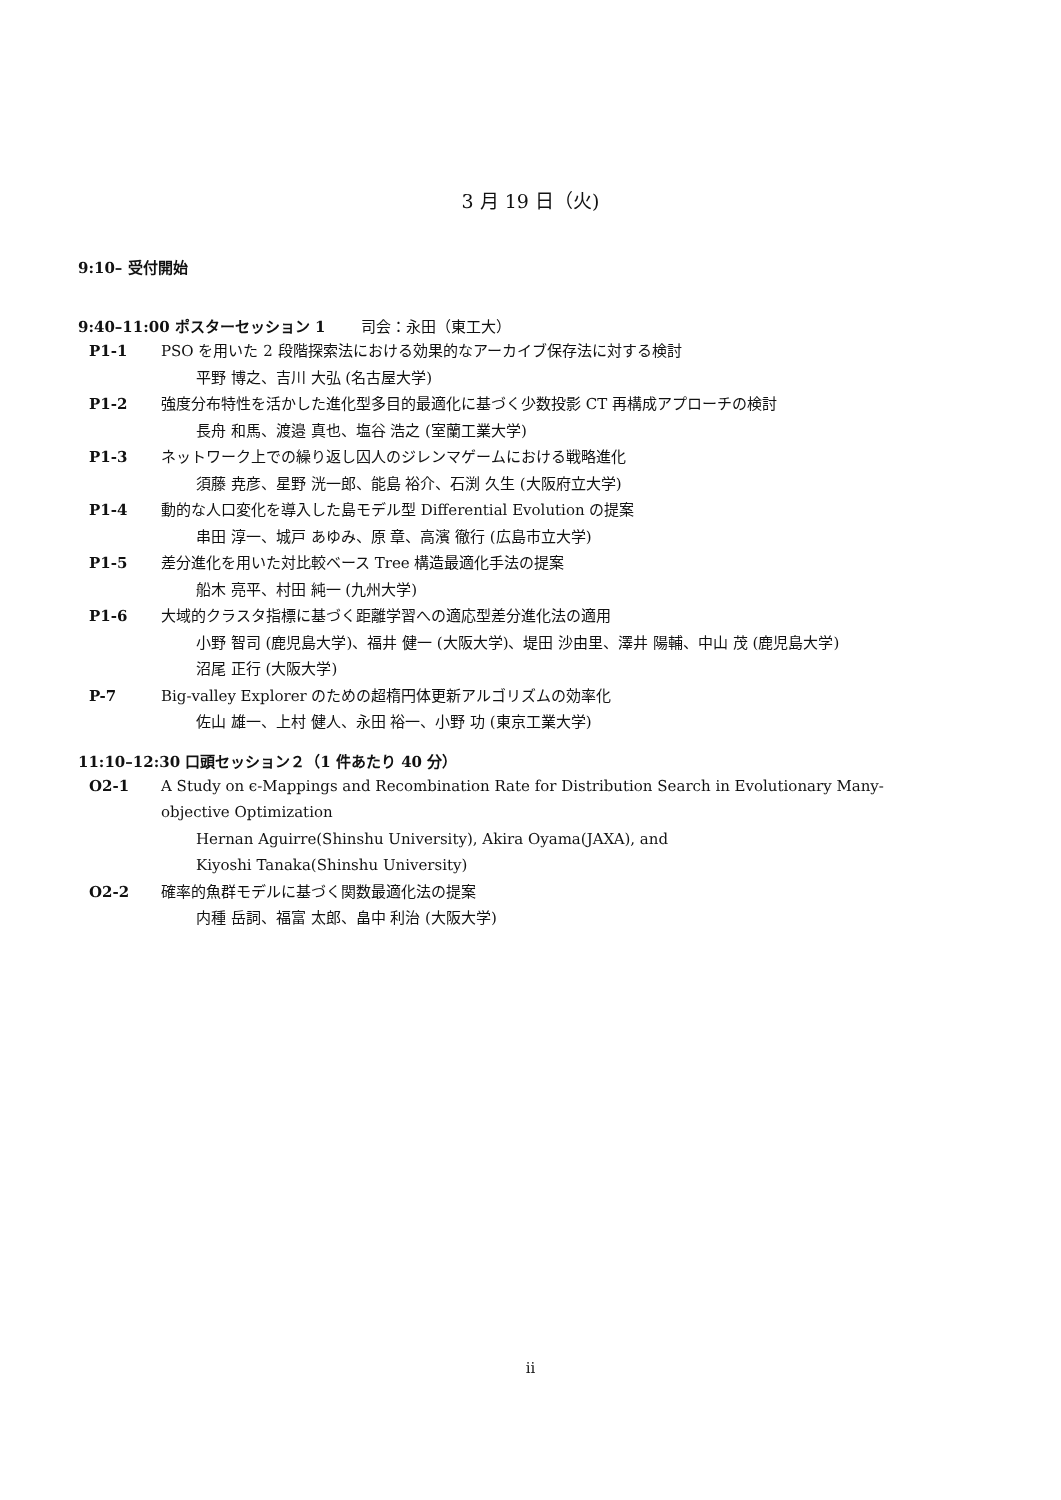3 月 19 日（火)
9:10– 受付開始
9:40–11:00 ポスターセッション 1 司会：永田（東工大）
P1-1 PSO を用いた 2 段階探索法における効果的なアーカイブ保存法に対する検討
平野 博之、吉川 大弘 (名古屋大学)
P1-2 強度分布特性を活かした進化型多目的最適化に基づく少数投影 CT 再構成アプローチの検討
長舟 和馬、渡邉 真也、塩谷 浩之 (室蘭工業大学)
P1-3 ネットワーク上での繰り返し囚人のジレンマゲームにおける戦略進化
須藤 尭彦、星野 洸一郎、能島 裕介、石渕 久生 (大阪府立大学)
P1-4 動的な人口変化を導入した島モデル型 Differential Evolution の提案
串田 淳一、城戸 あゆみ、原 章、高濱 徹行 (広島市立大学)
P1-5 差分進化を用いた対比較ベース Tree 構造最適化手法の提案
船木 亮平、村田 純一 (九州大学)
P1-6 大域的クラスタ指標に基づく距離学習への適応型差分進化法の適用
小野 智司 (鹿児島大学)、福井 健一 (大阪大学)、堤田 沙由里、澤井 陽輔、中山 茂 (鹿児島大学)
沼尾 正行 (大阪大学)
P-7 Big-valley Explorer のための超楕円体更新アルゴリズムの効率化
佐山 雄一、上村 健人、永田 裕一、小野 功 (東京工業大学)
11:10–12:30 口頭セッション２（1 件あたり 40 分）
O2-1 A Study on ϵ-Mappings and Recombination Rate for Distribution Search in Evolutionary Many-objective Optimization
Hernan Aguirre(Shinshu University), Akira Oyama(JAXA), and
Kiyoshi Tanaka(Shinshu University)
O2-2 確率的魚群モデルに基づく関数最適化法の提案
内種 岳詞、福富 太郎、畠中 利治 (大阪大学)
ii